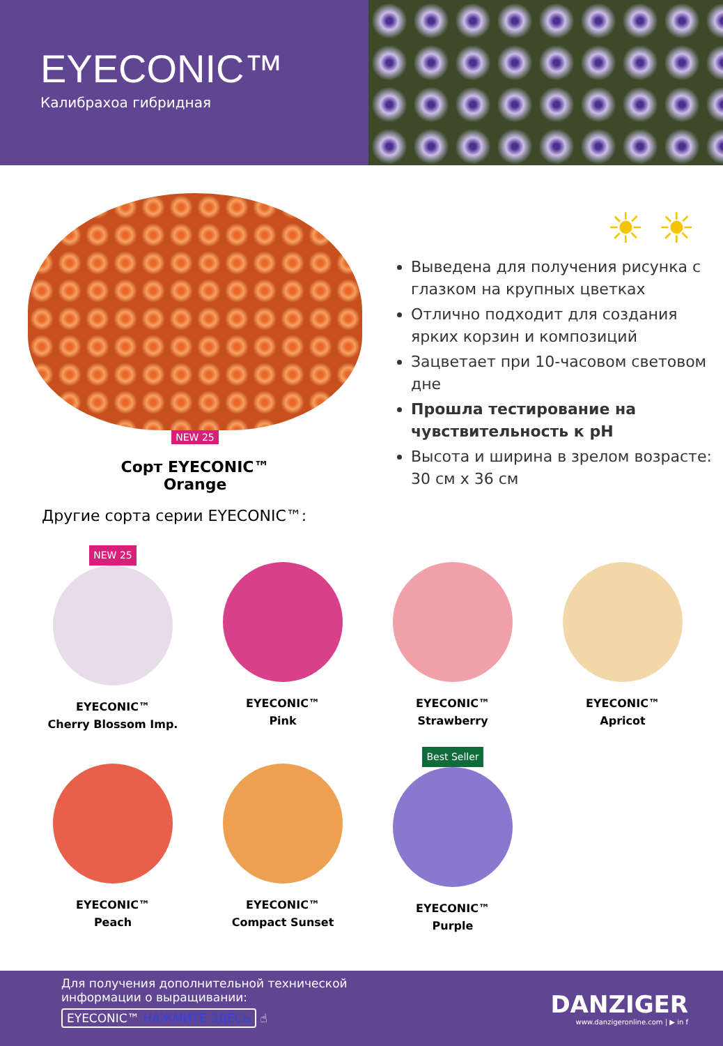EYECONIC™
Калибрахоа гибридная
NEW 25
Сорт EYECONIC™
Orange
Другие сорта серии EYECONIC™:
☀ ☀
Выведена для получения рисунка с глазком на крупных цветках
Отлично подходит для создания ярких корзин и композиций
Зацветает при 10-часовом световом дне
Прошла тестирование на чувствительность к pH
Высота и ширина в зрелом возрасте:
30 см х 36 см
NEW 25
EYECONIC™
Cherry Blossom Imp.
EYECONIC™
Pink
EYECONIC™
Strawberry
EYECONIC™
Apricot
EYECONIC™
Peach
EYECONIC™
Compact Sunset
Best Seller
EYECONIC™
Purple
Для получения дополнительной технической
информации о выращивании:
EYECONIC™ НАЖМИТЕ ЗДЕСЬ ☝
DANZIGER
www.danzigeronline.com | ▶ in f